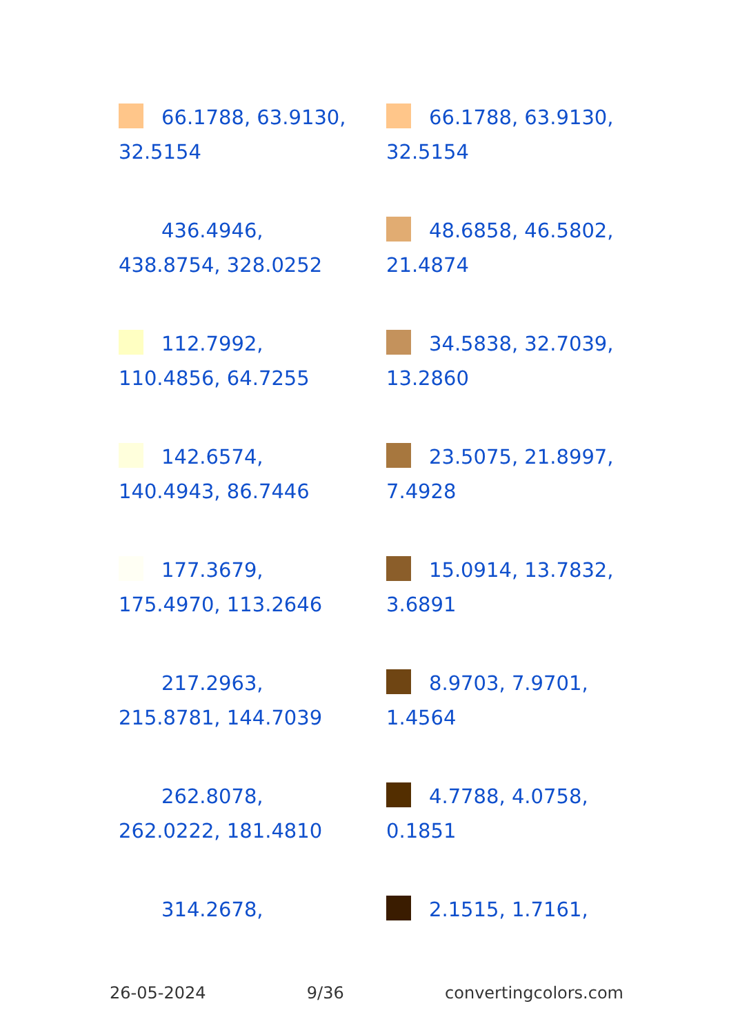66.1788, 63.9130, 32.5154
66.1788, 63.9130, 32.5154
436.4946, 438.8754, 328.0252
48.6858, 46.5802, 21.4874
112.7992, 110.4856, 64.7255
34.5838, 32.7039, 13.2860
142.6574, 140.4943, 86.7446
23.5075, 21.8997, 7.4928
177.3679, 175.4970, 113.2646
15.0914, 13.7832, 3.6891
217.2963, 215.8781, 144.7039
8.9703, 7.9701, 1.4564
262.8078, 262.0222, 181.4810
4.7788, 4.0758, 0.1851
314.2678,
2.1515, 1.7161,
26-05-2024 9/36 convertingcolors.com